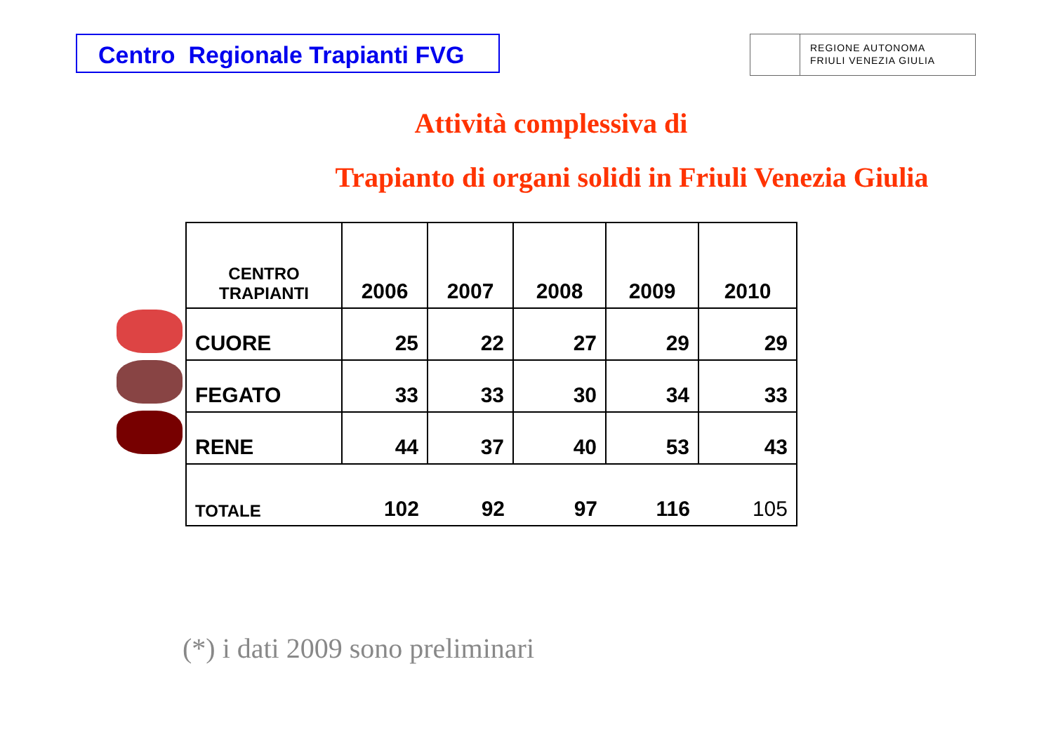Centro Regionale Trapianti FVG
REGIONE AUTONOMA
FRIULI VENEZIA GIULIA
Attività complessiva di
Trapianto di organi solidi in Friuli Venezia Giulia
| CENTRO TRAPIANTI | 2006 | 2007 | 2008 | 2009 | 2010 |
| --- | --- | --- | --- | --- | --- |
| CUORE | 25 | 22 | 27 | 29 | 29 |
| FEGATO | 33 | 33 | 30 | 34 | 33 |
| RENE | 44 | 37 | 40 | 53 | 43 |
| TOTALE | 102 | 92 | 97 | 116 | 105 |
(*) i dati 2009 sono preliminari